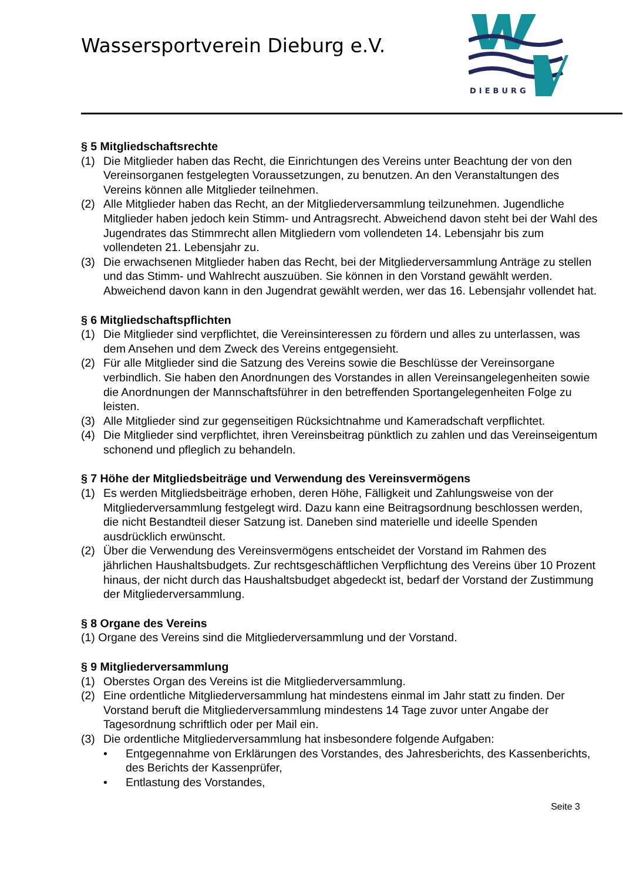Wassersportverein Dieburg e.V.
DIEBURG
§ 5 Mitgliedschaftsrechte
(1) Die Mitglieder haben das Recht, die Einrichtungen des Vereins unter Beachtung der von den Vereinsorganen festgelegten Voraussetzungen, zu benutzen. An den Veranstaltungen des Vereins können alle Mitglieder teilnehmen.
(2) Alle Mitglieder haben das Recht, an der Mitgliederversammlung teilzunehmen. Jugendliche Mitglieder haben jedoch kein Stimm- und Antragsrecht. Abweichend davon steht bei der Wahl des Jugendrates das Stimmrecht allen Mitgliedern vom vollendeten 14. Lebensjahr bis zum vollendeten 21. Lebensjahr zu.
(3) Die erwachsenen Mitglieder haben das Recht, bei der Mitgliederversammlung Anträge zu stellen und das Stimm- und Wahlrecht auszuüben. Sie können in den Vorstand gewählt werden. Abweichend davon kann in den Jugendrat gewählt werden, wer das 16. Lebensjahr vollendet hat.
§ 6 Mitgliedschaftspflichten
(1) Die Mitglieder sind verpflichtet, die Vereinsinteressen zu fördern und alles zu unterlassen, was dem Ansehen und dem Zweck des Vereins entgegensieht.
(2) Für alle Mitglieder sind die Satzung des Vereins sowie die Beschlüsse der Vereinsorgane verbindlich. Sie haben den Anordnungen des Vorstandes in allen Vereinsangelegenheiten sowie die Anordnungen der Mannschaftsführer in den betreffenden Sportangelegenheiten Folge zu leisten.
(3) Alle Mitglieder sind zur gegenseitigen Rücksichtnahme und Kameradschaft verpflichtet.
(4) Die Mitglieder sind verpflichtet, ihren Vereinsbeitrag pünktlich zu zahlen und das Vereinseigentum schonend und pfleglich zu behandeln.
§ 7 Höhe der Mitgliedsbeiträge und Verwendung des Vereinsvermögens
(1) Es werden Mitgliedsbeiträge erhoben, deren Höhe, Fälligkeit und Zahlungsweise von der Mitgliederversammlung festgelegt wird. Dazu kann eine Beitragsordnung beschlossen werden, die nicht Bestandteil dieser Satzung ist. Daneben sind materielle und ideelle Spenden ausdrücklich erwünscht.
(2) Über die Verwendung des Vereinsvermögens entscheidet der Vorstand im Rahmen des jährlichen Haushaltsbudgets. Zur rechtsgeschäftlichen Verpflichtung des Vereins über 10 Prozent hinaus, der nicht durch das Haushaltsbudget abgedeckt ist, bedarf der Vorstand der Zustimmung der Mitgliederversammlung.
§ 8 Organe des Vereins
(1) Organe des Vereins sind die Mitgliederversammlung und der Vorstand.
§ 9 Mitgliederversammlung
(1) Oberstes Organ des Vereins ist die Mitgliederversammlung.
(2) Eine ordentliche Mitgliederversammlung hat mindestens einmal im Jahr statt zu finden. Der Vorstand beruft die Mitgliederversammlung mindestens 14 Tage zuvor unter Angabe der Tagesordnung schriftlich oder per Mail ein.
(3) Die ordentliche Mitgliederversammlung hat insbesondere folgende Aufgaben:
• Entgegennahme von Erklärungen des Vorstandes, des Jahresberichts, des Kassenberichts, des Berichts der Kassenprüfer,
• Entlastung des Vorstandes,
Seite 3